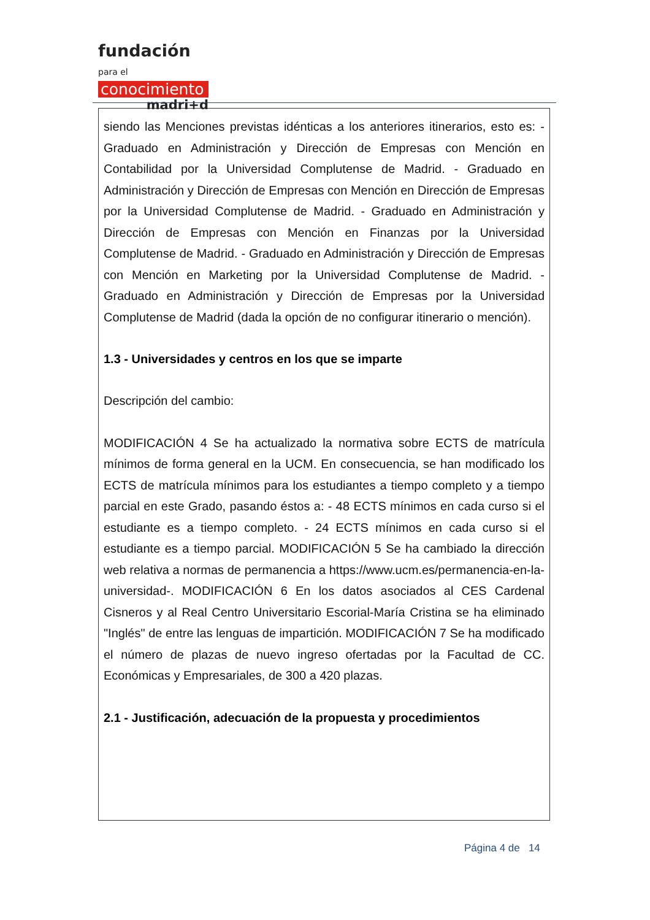fundación para el
conocimiento
madri+d
siendo las Menciones previstas idénticas a los anteriores itinerarios, esto es: - Graduado en Administración y Dirección de Empresas con Mención en Contabilidad por la Universidad Complutense de Madrid. - Graduado en Administración y Dirección de Empresas con Mención en Dirección de Empresas por la Universidad Complutense de Madrid. - Graduado en Administración y Dirección de Empresas con Mención en Finanzas por la Universidad Complutense de Madrid. - Graduado en Administración y Dirección de Empresas con Mención en Marketing por la Universidad Complutense de Madrid. - Graduado en Administración y Dirección de Empresas por la Universidad Complutense de Madrid (dada la opción de no configurar itinerario o mención).
1.3 - Universidades y centros en los que se imparte
Descripción del cambio:
MODIFICACIÓN 4 Se ha actualizado la normativa sobre ECTS de matrícula mínimos de forma general en la UCM. En consecuencia, se han modificado los ECTS de matrícula mínimos para los estudiantes a tiempo completo y a tiempo parcial en este Grado, pasando éstos a: - 48 ECTS mínimos en cada curso si el estudiante es a tiempo completo. - 24 ECTS mínimos en cada curso si el estudiante es a tiempo parcial. MODIFICACIÓN 5 Se ha cambiado la dirección web relativa a normas de permanencia a https://www.ucm.es/permanencia-en-la-universidad-. MODIFICACIÓN 6 En los datos asociados al CES Cardenal Cisneros y al Real Centro Universitario Escorial-María Cristina se ha eliminado "Inglés" de entre las lenguas de impartición. MODIFICACIÓN 7 Se ha modificado el número de plazas de nuevo ingreso ofertadas por la Facultad de CC. Económicas y Empresariales, de 300 a 420 plazas.
2.1 - Justificación, adecuación de la propuesta y procedimientos
Página 4 de 14